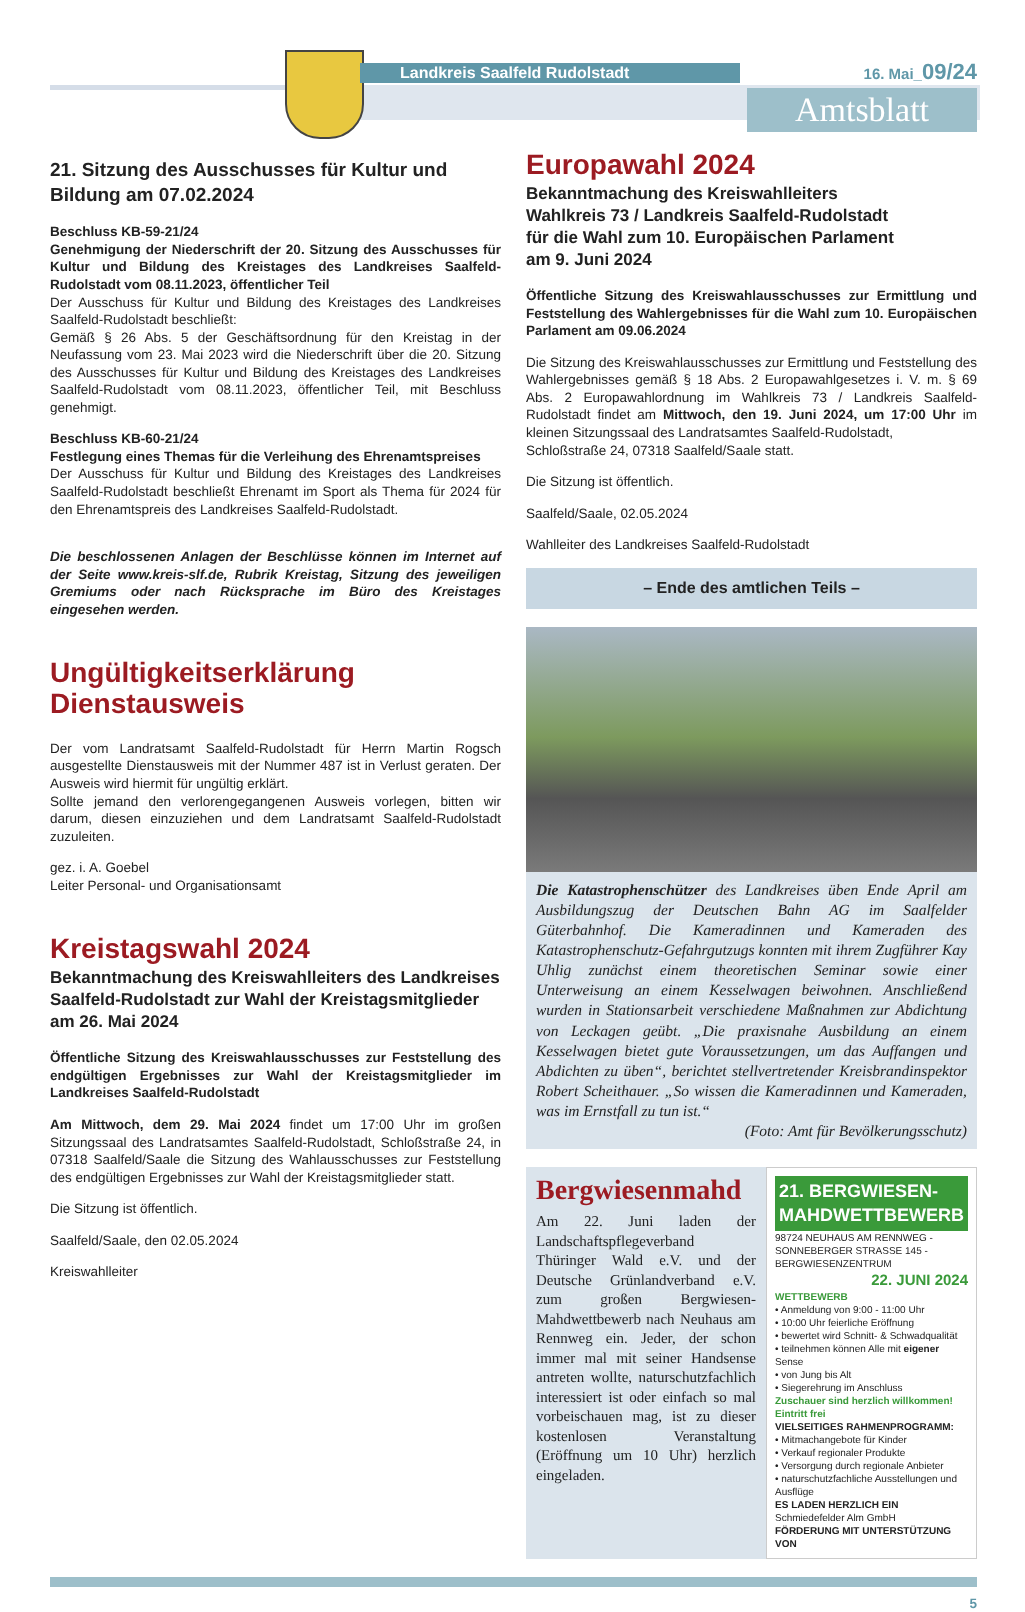Landkreis Saalfeld Rudolstadt 16. Mai_09/24
Amtsblatt
21. Sitzung des Ausschusses für Kultur und Bildung am 07.02.2024
Beschluss KB-59-21/24
Genehmigung der Niederschrift der 20. Sitzung des Ausschusses für Kultur und Bildung des Kreistages des Landkreises Saalfeld-Rudolstadt vom 08.11.2023, öffentlicher Teil
Der Ausschuss für Kultur und Bildung des Kreistages des Landkreises Saalfeld-Rudolstadt beschließt:
Gemäß § 26 Abs. 5 der Geschäftsordnung für den Kreistag in der Neufassung vom 23. Mai 2023 wird die Niederschrift über die 20. Sitzung des Ausschusses für Kultur und Bildung des Kreistages des Landkreises Saalfeld-Rudolstadt vom 08.11.2023, öffentlicher Teil, mit Beschluss genehmigt.
Beschluss KB-60-21/24
Festlegung eines Themas für die Verleihung des Ehrenamtspreises
Der Ausschuss für Kultur und Bildung des Kreistages des Landkreises Saalfeld-Rudolstadt beschließt Ehrenamt im Sport als Thema für 2024 für den Ehrenamtspreis des Landkreises Saalfeld-Rudolstadt.
Die beschlossenen Anlagen der Beschlüsse können im Internet auf der Seite www.kreis-slf.de, Rubrik Kreistag, Sitzung des jeweiligen Gremiums oder nach Rücksprache im Büro des Kreistages eingesehen werden.
Ungültigkeitserklärung
Dienstausweis
Der vom Landratsamt Saalfeld-Rudolstadt für Herrn Martin Rogsch ausgestellte Dienstausweis mit der Nummer 487 ist in Verlust geraten. Der Ausweis wird hiermit für ungültig erklärt.
Sollte jemand den verlorengegangenen Ausweis vorlegen, bitten wir darum, diesen einzuziehen und dem Landratsamt Saalfeld-Rudolstadt zuzuleiten.
gez. i. A. Goebel
Leiter Personal- und Organisationsamt
Kreistagswahl 2024
Bekanntmachung des Kreiswahlleiters des Landkreises Saalfeld-Rudolstadt zur Wahl der Kreistagsmitglieder am 26. Mai 2024
Öffentliche Sitzung des Kreiswahlausschusses zur Feststellung des endgültigen Ergebnisses zur Wahl der Kreistagsmitglieder im Landkreises Saalfeld-Rudolstadt
Am Mittwoch, dem 29. Mai 2024 findet um 17:00 Uhr im großen Sitzungssaal des Landratsamtes Saalfeld-Rudolstadt, Schloßstraße 24, in 07318 Saalfeld/Saale die Sitzung des Wahlausschusses zur Feststellung des endgültigen Ergebnisses zur Wahl der Kreistagsmitglieder statt.
Die Sitzung ist öffentlich.
Saalfeld/Saale, den 02.05.2024
Kreiswahlleiter
Europawahl 2024
Bekanntmachung des Kreiswahlleiters
Wahlkreis 73 / Landkreis Saalfeld-Rudolstadt
für die Wahl zum 10. Europäischen Parlament
am 9. Juni 2024
Öffentliche Sitzung des Kreiswahlausschusses zur Ermittlung und Feststellung des Wahlergebnisses für die Wahl zum 10. Europäischen Parlament am 09.06.2024
Die Sitzung des Kreiswahlausschusses zur Ermittlung und Feststellung des Wahlergebnisses gemäß § 18 Abs. 2 Europawahlgesetzes i. V. m. § 69 Abs. 2 Europawahlordnung im Wahlkreis 73 / Landkreis Saalfeld-Rudolstadt findet am Mittwoch, den 19. Juni 2024, um 17:00 Uhr im kleinen Sitzungssaal des Landratsamtes Saalfeld-Rudolstadt,
Schloßstraße 24, 07318 Saalfeld/Saale statt.
Die Sitzung ist öffentlich.
Saalfeld/Saale, 02.05.2024
Wahlleiter des Landkreises Saalfeld-Rudolstadt
– Ende des amtlichen Teils –
Die Katastrophenschützer des Landkreises üben Ende April am Ausbildungszug der Deutschen Bahn AG im Saalfelder Güterbahnhof. Die Kameradinnen und Kameraden des Katastrophenschutz-Gefahrgutzugs konnten mit ihrem Zugführer Kay Uhlig zunächst einem theoretischen Seminar sowie einer Unterweisung an einem Kesselwagen beiwohnen. Anschließend wurden in Stationsarbeit verschiedene Maßnahmen zur Abdichtung von Leckagen geübt. „Die praxisnahe Ausbildung an einem Kesselwagen bietet gute Voraussetzungen, um das Auffangen und Abdichten zu üben“, berichtet stellvertretender Kreisbrandinspektor Robert Scheithauer. „So wissen die Kameradinnen und Kameraden, was im Ernstfall zu tun ist.“
(Foto: Amt für Bevölkerungsschutz)
Bergwiesenmahd
Am 22. Juni laden der Landschaftspflegeverband Thüringer Wald e.V. und der Deutsche Grünlandverband e.V. zum großen Bergwiesen-Mahdwettbewerb nach Neuhaus am Rennweg ein. Jeder, der schon immer mal mit seiner Handsense antreten wollte, naturschutzfachlich interessiert ist oder einfach so mal vorbeischauen mag, ist zu dieser kostenlosen Veranstaltung (Eröffnung um 10 Uhr) herzlich eingeladen.
21. BERGWIESEN-MAHDWETTBEWERB
98724 NEUHAUS AM RENNWEG - SONNEBERGER STRASSE 145 - BERGWIESENZENTRUM
22. JUNI 2024
WETTBEWERB
• Anmeldung von 9:00 - 11:00 Uhr
• 10:00 Uhr feierliche Eröffnung
• bewertet wird Schnitt- & Schwadqualität
• teilnehmen können Alle mit eigener Sense
• von Jung bis Alt
• Siegerehrung im Anschluss
Zuschauer sind herzlich willkommen! Eintritt frei
VIELSEITIGES RAHMENPROGRAMM:
• Mitmachangebote für Kinder
• Verkauf regionaler Produkte
• Versorgung durch regionale Anbieter
• naturschutzfachliche Ausstellungen und Ausflüge
ES LADEN HERZLICH EIN Schmiedefelder Alm GmbH
FÖRDERUNG MIT UNTERSTÜTZUNG VON
5